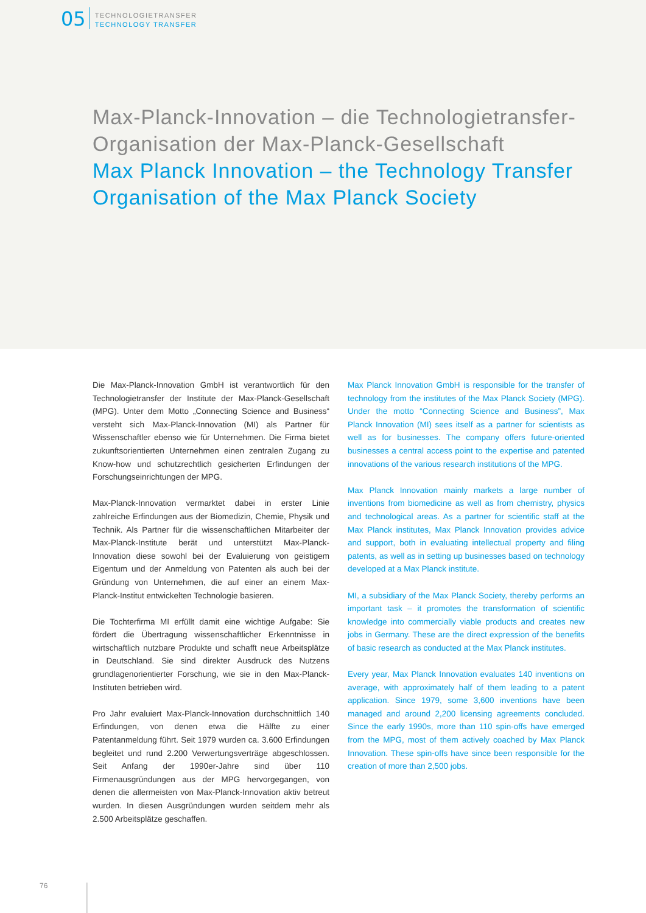05
TECHNOLOGIETRANSFER
TECHNOLOGY TRANSFER
Max-Planck-Innovation – die Technologietransfer-
Organisation der Max-Planck-Gesellschaft
Max Planck Innovation – the Technology Transfer
Organisation of the Max Planck Society
Die Max-Planck-Innovation GmbH ist verantwortlich für den Technologietransfer der Institute der Max-Planck-Gesellschaft (MPG). Unter dem Motto „Connecting Science and Business“ versteht sich Max-Planck-Innovation (MI) als Partner für Wissenschaftler ebenso wie für Unternehmen. Die Firma bietet zukunftsorientierten Unternehmen einen zentralen Zugang zu Know-how und schutzrechtlich gesicherten Erfindungen der Forschungseinrichtungen der MPG.
Max-Planck-Innovation vermarktet dabei in erster Linie zahlreiche Erfindungen aus der Biomedizin, Chemie, Physik und Technik. Als Partner für die wissenschaftlichen Mitarbeiter der Max-Planck-Institute berät und unterstützt Max-Planck-Innovation diese sowohl bei der Evaluierung von geistigem Eigentum und der Anmeldung von Patenten als auch bei der Gründung von Unternehmen, die auf einer an einem Max-Planck-Institut entwickelten Technologie basieren.
Die Tochterfirma MI erfüllt damit eine wichtige Aufgabe: Sie fördert die Übertragung wissenschaftlicher Erkenntnisse in wirtschaftlich nutzbare Produkte und schafft neue Arbeitsplätze in Deutschland. Sie sind direkter Ausdruck des Nutzens grundlagenorientierter Forschung, wie sie in den Max-Planck-Instituten betrieben wird.
Pro Jahr evaluiert Max-Planck-Innovation durchschnittlich 140 Erfindungen, von denen etwa die Hälfte zu einer Patentanmeldung führt. Seit 1979 wurden ca. 3.600 Erfindungen begleitet und rund 2.200 Verwertungsverträge abgeschlossen. Seit Anfang der 1990er-Jahre sind über 110 Firmenausgründungen aus der MPG hervorgegangen, von denen die allermeisten von Max-Planck-Innovation aktiv betreut wurden. In diesen Ausgründungen wurden seitdem mehr als 2.500 Arbeitsplätze geschaffen.
Max Planck Innovation GmbH is responsible for the transfer of technology from the institutes of the Max Planck Society (MPG). Under the motto “Connecting Science and Business”, Max Planck Innovation (MI) sees itself as a partner for scientists as well as for businesses. The company offers future-oriented businesses a central access point to the expertise and patented innovations of the various research institutions of the MPG.
Max Planck Innovation mainly markets a large number of inventions from biomedicine as well as from chemistry, physics and technological areas. As a partner for scientific staff at the Max Planck institutes, Max Planck Innovation provides advice and support, both in evaluating intellectual property and filing patents, as well as in setting up businesses based on technology developed at a Max Planck institute.
MI, a subsidiary of the Max Planck Society, thereby performs an important task – it promotes the transformation of scientific knowledge into commercially viable products and creates new jobs in Germany. These are the direct expression of the benefits of basic research as conducted at the Max Planck institutes.
Every year, Max Planck Innovation evaluates 140 inventions on average, with approximately half of them leading to a patent application. Since 1979, some 3,600 inventions have been managed and around 2,200 licensing agreements concluded. Since the early 1990s, more than 110 spin-offs have emerged from the MPG, most of them actively coached by Max Planck Innovation. These spin-offs have since been responsible for the creation of more than 2,500 jobs.
76